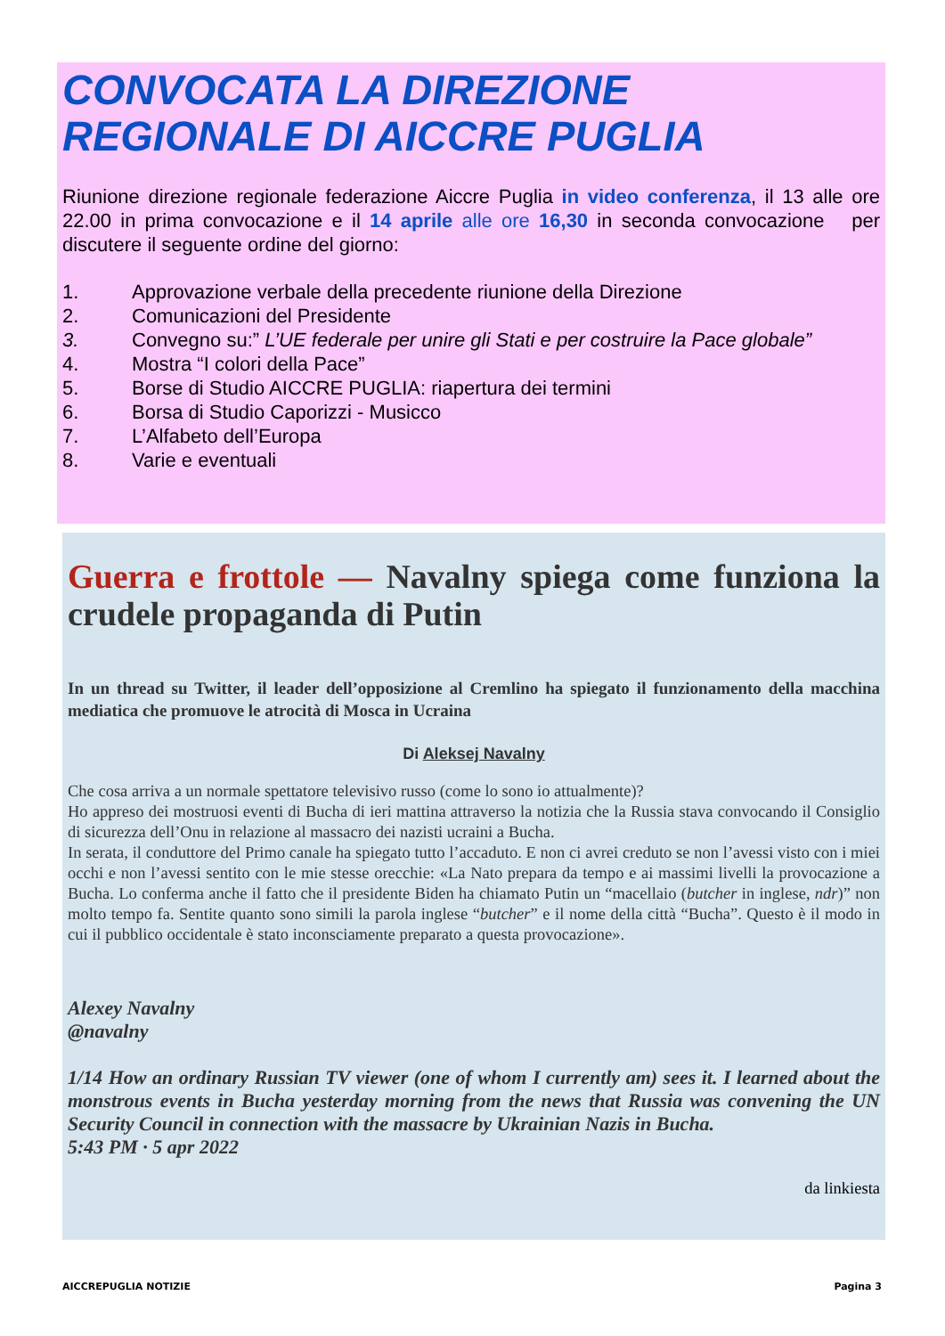CONVOCATA LA DIREZIONE REGIONALE DI AICCRE PUGLIA
Riunione direzione regionale federazione Aiccre Puglia in video conferenza, il 13 alle ore 22.00 in prima convocazione e il 14 aprile alle ore 16,30 in seconda convocazione per discutere il seguente ordine del giorno:
1. Approvazione verbale della precedente riunione della Direzione
2. Comunicazioni del Presidente
3. Convegno su:” L’UE federale per unire gli Stati e per costruire la Pace globale”
4. Mostra “I colori della Pace”
5. Borse di Studio AICCRE PUGLIA: riapertura dei termini
6. Borsa di Studio Caporizzi - Musicco
7. L’Alfabeto dell’Europa
8. Varie e eventuali
Guerra e frottole — Navalny spiega come funziona la crudele propaganda di Putin
In un thread su Twitter, il leader dell’opposizione al Cremlino ha spiegato il funzionamento della macchina mediatica che promuove le atrocità di Mosca in Ucraina
Di Aleksej Navalny
Che cosa arriva a un normale spettatore televisivo russo (come lo sono io attualmente)?
Ho appreso dei mostruosi eventi di Bucha di ieri mattina attraverso la notizia che la Russia stava convocando il Consiglio di sicurezza dell’Onu in relazione al massacro dei nazisti ucraini a Bucha.
In serata, il conduttore del Primo canale ha spiegato tutto l’accaduto. E non ci avrei creduto se non l’avessi visto con i miei occhi e non l’avessi sentito con le mie stesse orecchie: «La Nato prepara da tempo e ai massimi livelli la provocazione a Bucha. Lo conferma anche il fatto che il presidente Biden ha chiamato Putin un “macellaio (butcher in inglese, ndr)” non molto tempo fa. Sentite quanto sono simili la parola inglese “butcher” e il nome della città “Bucha”. Questo è il modo in cui il pubblico occidentale è stato inconsciamente preparato a questa provocazione».
Alexey Navalny
@navalny
1/14 How an ordinary Russian TV viewer (one of whom I currently am) sees it. I learned about the monstrous events in Bucha yesterday morning from the news that Russia was convening the UN Security Council in connection with the massacre by Ukrainian Nazis in Bucha.
5:43 PM · 5 apr 2022
da linkiesta
AICCREPUGLIA NOTIZIE Pagina 3